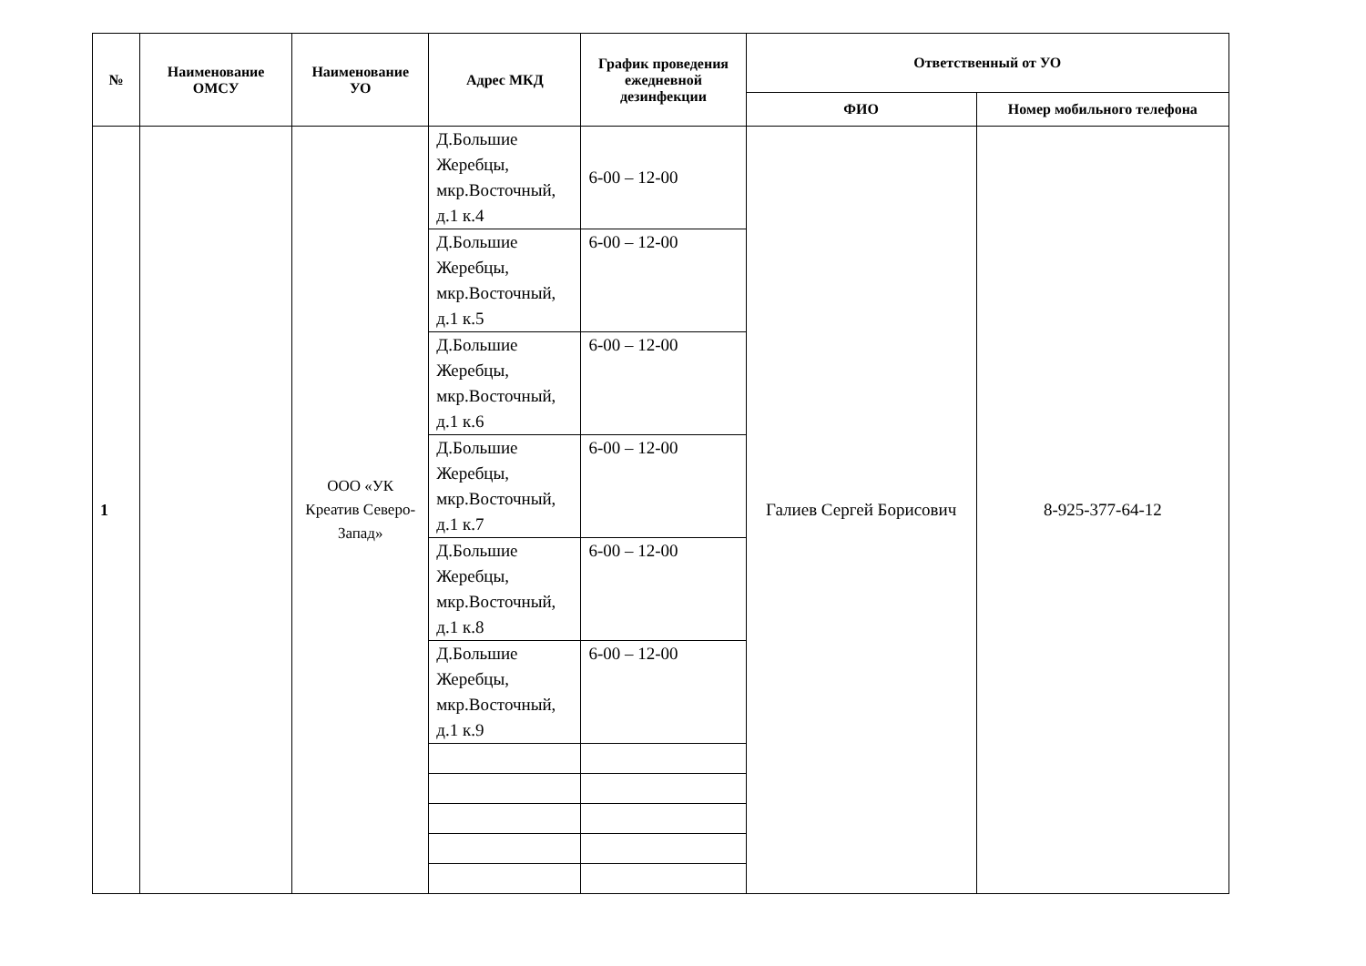| № | Наименование ОМСУ | Наименование УО | Адрес МКД | График проведения ежедневной дезинфекции | Ответственный от УО | |
| --- | --- | --- | --- | --- | --- | --- |
| | | | | | ФИО | Номер мобильного телефона |
| 1 | | ООО «УК Креатив Северо-Запад» | Д.Большие Жеребцы, мкр.Восточный, д.1 к.4 | 6-00 – 12-00 | Галиев Сергей Борисович | 8-925-377-64-12 |
| | | | Д.Большие Жеребцы, мкр.Восточный, д.1 к.5 | 6-00 – 12-00 | | |
| | | | Д.Большие Жеребцы, мкр.Восточный, д.1 к.6 | 6-00 – 12-00 | | |
| | | | Д.Большие Жеребцы, мкр.Восточный, д.1 к.7 | 6-00 – 12-00 | | |
| | | | Д.Большие Жеребцы, мкр.Восточный, д.1 к.8 | 6-00 – 12-00 | | |
| | | | Д.Большие Жеребцы, мкр.Восточный, д.1 к.9 | 6-00 – 12-00 | | |